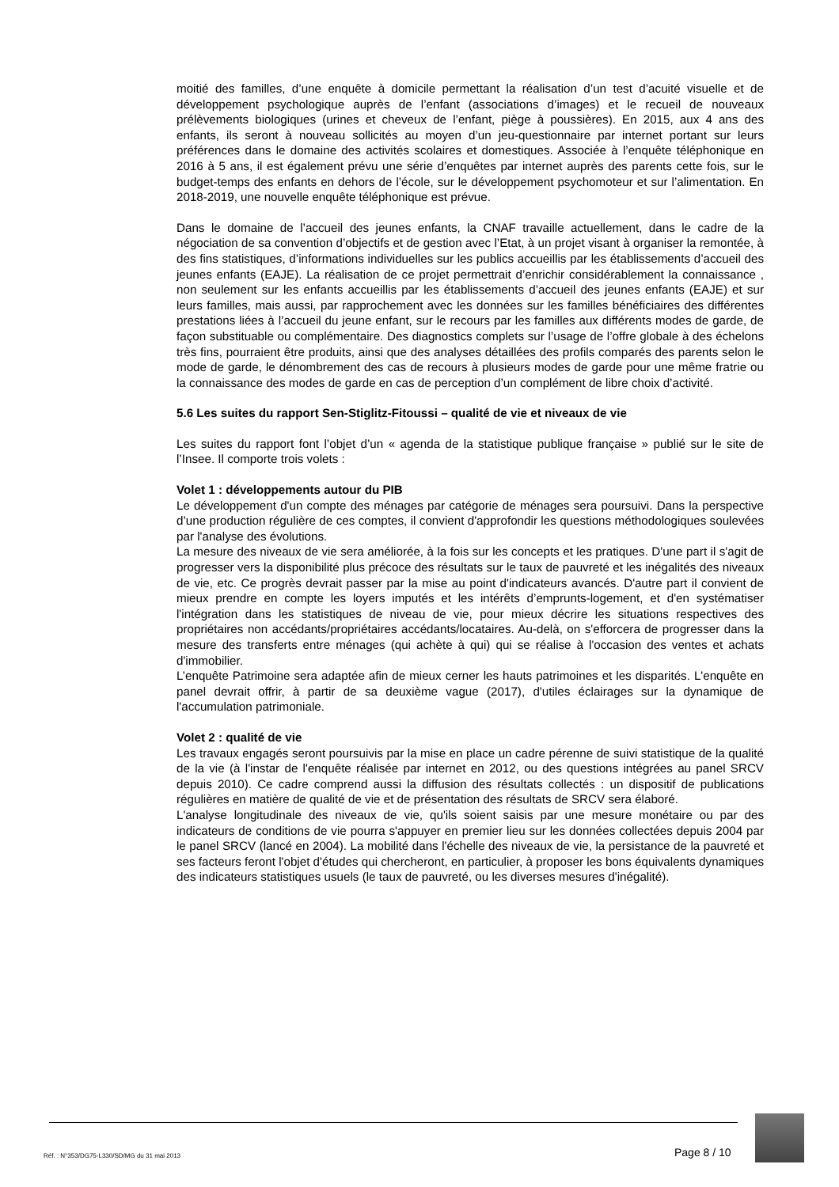moitié des familles, d’une enquête à domicile permettant la réalisation d’un test d’acuité visuelle et de développement psychologique auprès de l’enfant (associations d’images) et le recueil de nouveaux prélèvements biologiques (urines et cheveux de l’enfant, piège à poussières). En 2015, aux 4 ans des enfants, ils seront à nouveau sollicités au moyen d’un jeu-questionnaire par internet portant sur leurs préférences dans le domaine des activités scolaires et domestiques. Associée à l’enquête téléphonique en 2016 à 5 ans, il est également prévu une série d’enquêtes par internet auprès des parents cette fois, sur le budget-temps des enfants en dehors de l’école, sur le développement psychomoteur et sur l’alimentation. En 2018-2019, une nouvelle enquête téléphonique est prévue.
Dans le domaine de l’accueil des jeunes enfants, la CNAF travaille actuellement, dans le cadre de la négociation de sa convention d’objectifs et de gestion avec l’Etat, à un projet visant à organiser la remontée, à des fins statistiques, d’informations individuelles sur les publics accueillis par les établissements d’accueil des jeunes enfants (EAJE). La réalisation de ce projet permettrait d’enrichir considérablement la connaissance , non seulement sur les enfants accueillis par les établissements d’accueil des jeunes enfants (EAJE) et sur leurs familles, mais aussi, par rapprochement avec les données sur les familles bénéficiaires des différentes prestations liées à l’accueil du jeune enfant, sur le recours par les familles aux différents modes de garde, de façon substituable ou complémentaire. Des diagnostics complets sur l’usage de l’offre globale à des échelons très fins, pourraient être produits, ainsi que des analyses détaillées des profils comparés des parents selon le mode de garde, le dénombrement des cas de recours à plusieurs modes de garde pour une même fratrie ou la connaissance des modes de garde en cas de perception d’un complément de libre choix d’activité.
5.6 Les suites du rapport Sen-Stiglitz-Fitoussi – qualité de vie et niveaux de vie
Les suites du rapport font l’objet d’un « agenda de la statistique publique française » publié sur le site de l’Insee. Il comporte trois volets :
Volet 1 : développements autour du PIB
Le développement d'un compte des ménages par catégorie de ménages sera poursuivi. Dans la perspective d’une production régulière de ces comptes, il convient d'approfondir les questions méthodologiques soulevées par l'analyse des évolutions.
La mesure des niveaux de vie sera améliorée, à la fois sur les concepts et les pratiques. D'une part il s'agit de progresser vers la disponibilité plus précoce des résultats sur le taux de pauvreté et les inégalités des niveaux de vie, etc. Ce progrès devrait passer par la mise au point d'indicateurs avancés. D'autre part il convient de mieux prendre en compte les loyers imputés et les intérêts d’emprunts-logement, et d'en systématiser l'intégration dans les statistiques de niveau de vie, pour mieux décrire les situations respectives des propriétaires non accédants/propriétaires accédants/locataires. Au-delà, on s'efforcera de progresser dans la mesure des transferts entre ménages (qui achète à qui) qui se réalise à l'occasion des ventes et achats d'immobilier.
L’enquête Patrimoine sera adaptée afin de mieux cerner les hauts patrimoines et les disparités. L'enquête en panel devrait offrir, à partir de sa deuxième vague (2017), d'utiles éclairages sur la dynamique de l'accumulation patrimoniale.
Volet 2 : qualité de vie
Les travaux engagés seront poursuivis par la mise en place un cadre pérenne de suivi statistique de la qualité de la vie (à l'instar de l'enquête réalisée par internet en 2012, ou des questions intégrées au panel SRCV depuis 2010). Ce cadre comprend aussi la diffusion des résultats collectés : un dispositif de publications régulières en matière de qualité de vie et de présentation des résultats de SRCV sera élaboré.
L'analyse longitudinale des niveaux de vie, qu'ils soient saisis par une mesure monétaire ou par des indicateurs de conditions de vie pourra s'appuyer en premier lieu sur les données collectées depuis 2004 par le panel SRCV (lancé en 2004). La mobilité dans l'échelle des niveaux de vie, la persistance de la pauvreté et ses facteurs feront l'objet d'études qui chercheront, en particulier, à proposer les bons équivalents dynamiques des indicateurs statistiques usuels (le taux de pauvreté, ou les diverses mesures d'inégalité).
Réf. : N°353/DG75-L330/SD/MG du 31 mai 2013
Page 8 / 10